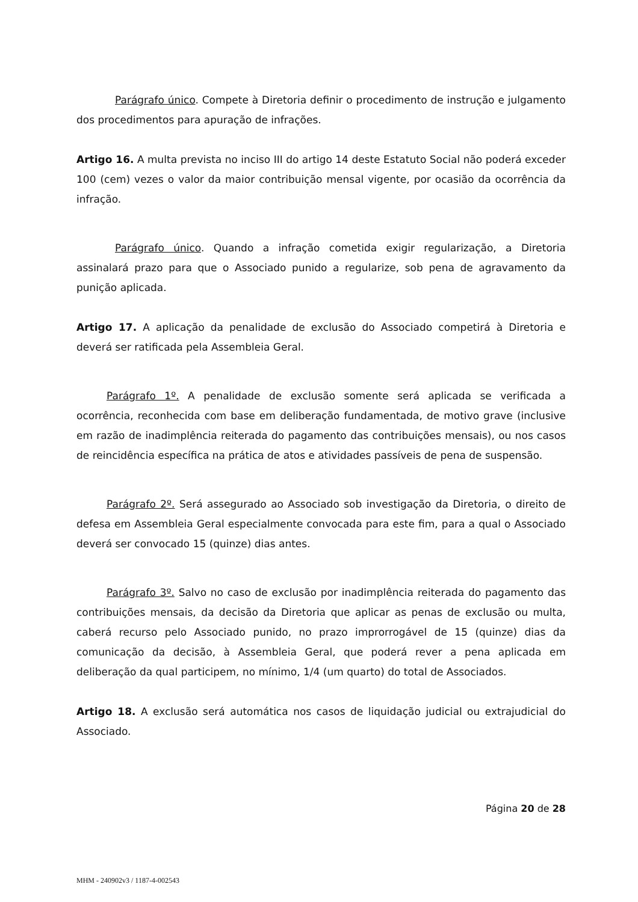Parágrafo único. Compete à Diretoria definir o procedimento de instrução e julgamento dos procedimentos para apuração de infrações.
Artigo 16. A multa prevista no inciso III do artigo 14 deste Estatuto Social não poderá exceder 100 (cem) vezes o valor da maior contribuição mensal vigente, por ocasião da ocorrência da infração.
Parágrafo único. Quando a infração cometida exigir regularização, a Diretoria assinalará prazo para que o Associado punido a regularize, sob pena de agravamento da punição aplicada.
Artigo 17. A aplicação da penalidade de exclusão do Associado competirá à Diretoria e deverá ser ratificada pela Assembleia Geral.
Parágrafo 1º. A penalidade de exclusão somente será aplicada se verificada a ocorrência, reconhecida com base em deliberação fundamentada, de motivo grave (inclusive em razão de inadimplência reiterada do pagamento das contribuições mensais), ou nos casos de reincidência específica na prática de atos e atividades passíveis de pena de suspensão.
Parágrafo 2º. Será assegurado ao Associado sob investigação da Diretoria, o direito de defesa em Assembleia Geral especialmente convocada para este fim, para a qual o Associado deverá ser convocado 15 (quinze) dias antes.
Parágrafo 3º. Salvo no caso de exclusão por inadimplência reiterada do pagamento das contribuições mensais, da decisão da Diretoria que aplicar as penas de exclusão ou multa, caberá recurso pelo Associado punido, no prazo improrrogável de 15 (quinze) dias da comunicação da decisão, à Assembleia Geral, que poderá rever a pena aplicada em deliberação da qual participem, no mínimo, 1/4 (um quarto) do total de Associados.
Artigo 18. A exclusão será automática nos casos de liquidação judicial ou extrajudicial do Associado.
Página 20 de 28
MHM - 240902v3 / 1187-4-002543